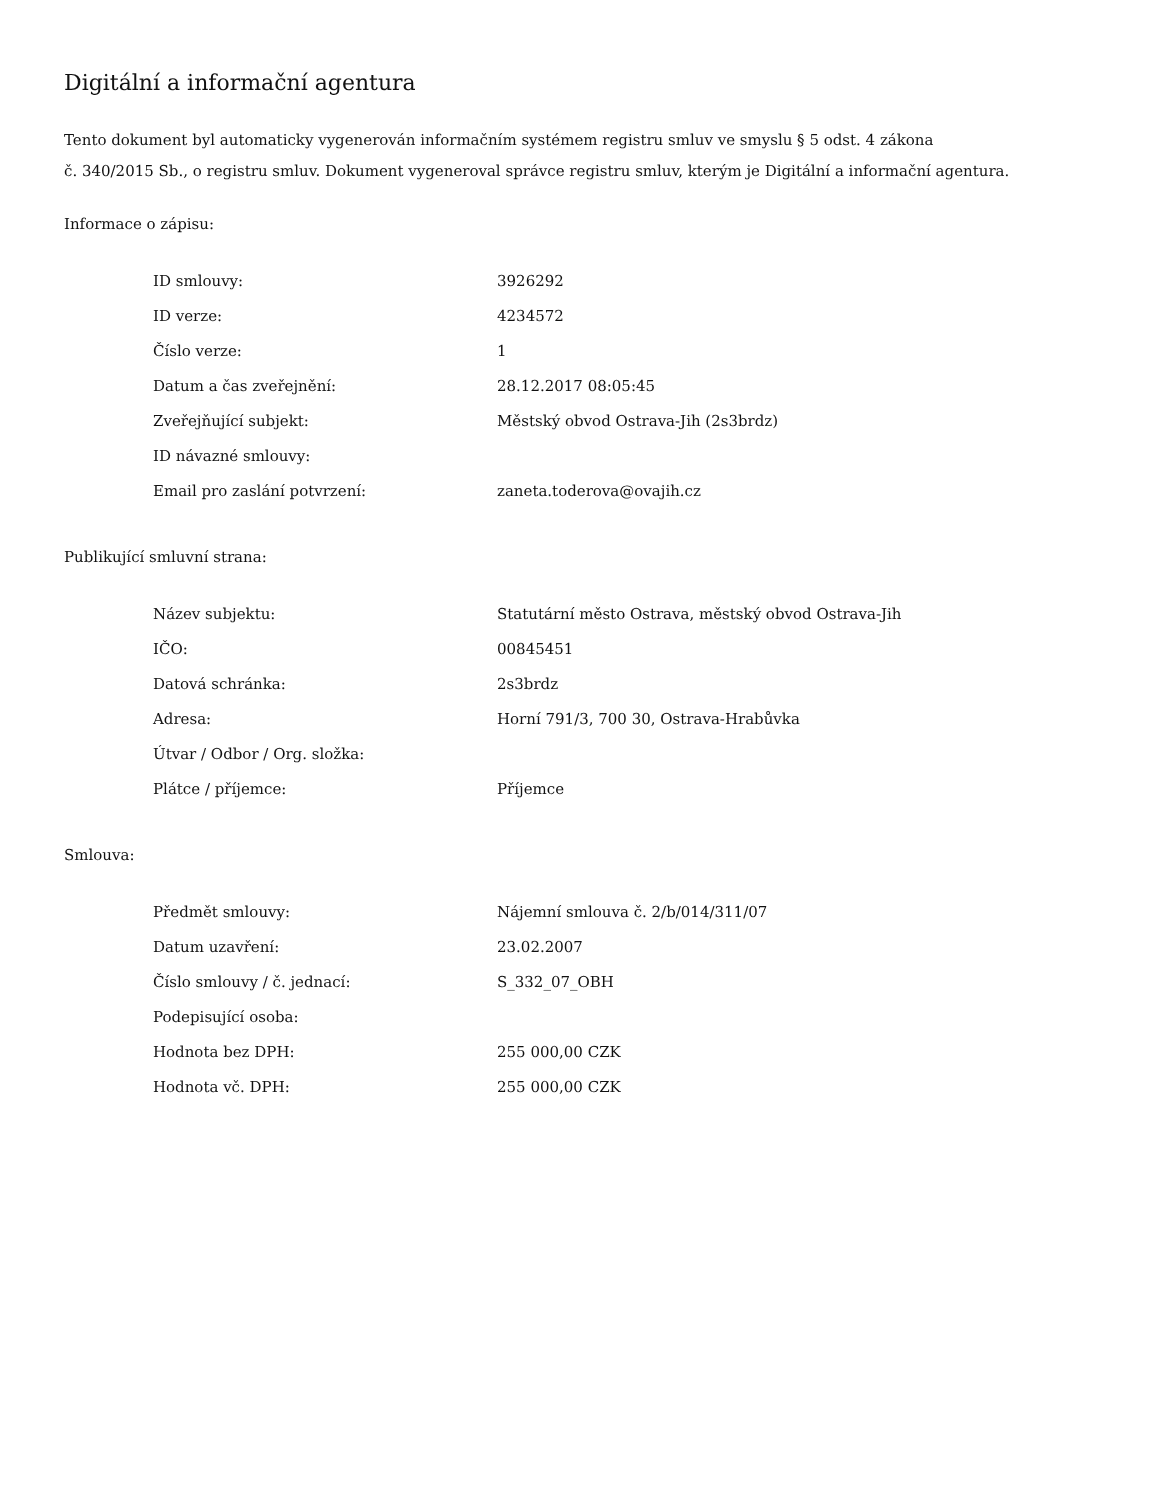Digitální a informační agentura
Tento dokument byl automaticky vygenerován informačním systémem registru smluv ve smyslu § 5 odst. 4 zákona
č. 340/2015 Sb., o registru smluv. Dokument vygeneroval správce registru smluv, kterým je Digitální a informační agentura.
Informace o zápisu:
| ID smlouvy: | 3926292 |
| ID verze: | 4234572 |
| Číslo verze: | 1 |
| Datum a čas zveřejnění: | 28.12.2017 08:05:45 |
| Zveřejňující subjekt: | Městský obvod Ostrava-Jih (2s3brdz) |
| ID návazné smlouvy: | |
| Email pro zaslání potvrzení: | zaneta.toderova@ovajih.cz |
Publikující smluvní strana:
| Název subjektu: | Statutární město Ostrava, městský obvod Ostrava-Jih |
| IČO: | 00845451 |
| Datová schránka: | 2s3brdz |
| Adresa: | Horní 791/3, 700 30, Ostrava-Hrabůvka |
| Útvar / Odbor / Org. složka: | |
| Plátce / příjemce: | Příjemce |
Smlouva:
| Předmět smlouvy: | Nájemní smlouva č. 2/b/014/311/07 |
| Datum uzavření: | 23.02.2007 |
| Číslo smlouvy / č. jednací: | S_332_07_OBH |
| Podepisující osoba: | |
| Hodnota bez DPH: | 255 000,00 CZK |
| Hodnota vč. DPH: | 255 000,00 CZK |